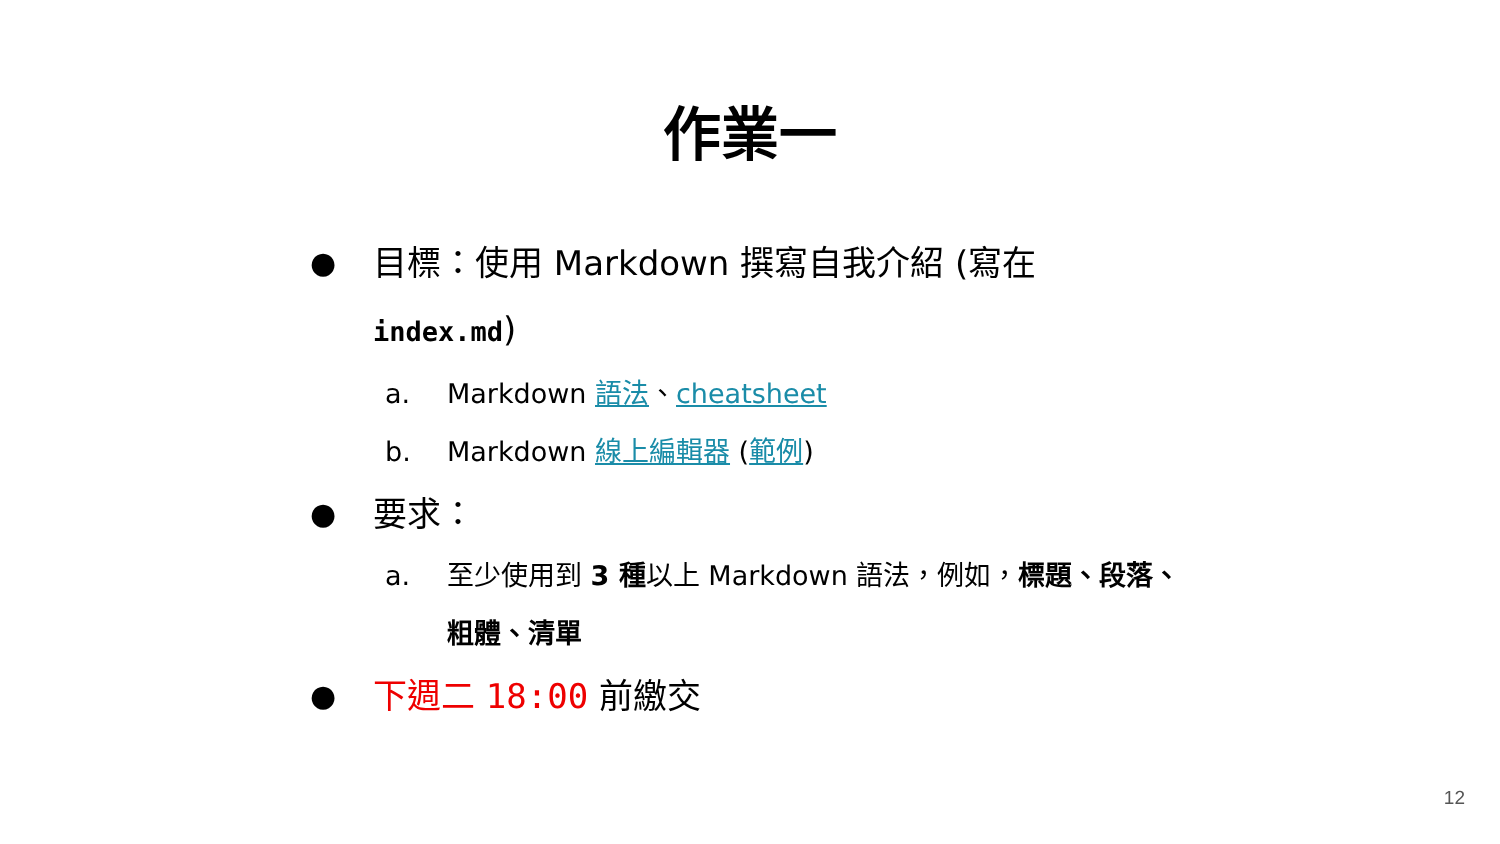作業一
● 目標：使用 Markdown 撰寫自我介紹 (寫在
index.md)
a. Markdown 語法、cheatsheet
b. Markdown 線上編輯器 (範例)
● 要求：
a. 至少使用到 3 種以上 Markdown 語法，例如，標題、段落、
粗體、清單
● 下週二 18:00 前繳交
12